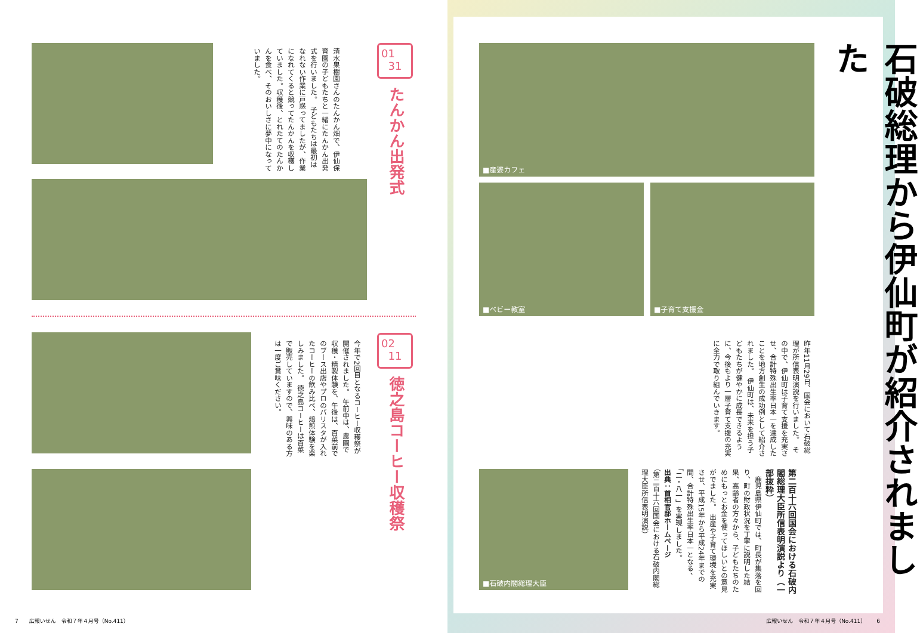01
31
たんかん出発式
清水果樹園さんのたんかん畑で、伊仙保育園の子どもたちと一緒にたんかん出発式を行いました。　子どもたちは最初はなれない作業に戸惑ってましたが、作業になれてくると競ってたんかんを収穫していました。収穫後、とれたてのたんかんを食べ、そのおいしさに夢中になっていました。
02
11
徳之島コーヒー収穫祭
今年で2回目となるコーヒー収穫祭が開催されました。　午前中は、農園で収穫・精製体験を、午後は、百菜前でのブース出店やプロのバリスタが入れたコーヒーの飲み比べ、焙煎体験を楽しみました。　徳之島コーヒーは百菜で販売していますので、興味のある方は一度ご賞味ください。
石破総理から伊仙町が紹介されました
■産婆カフェ
■ベビー教室 ■子育て支援金
昨年11月29日、国会において石破総理が所信表明演説を行いました。　その中で、伊仙町は子育て支援を充実させ、合計特殊出生率日本一を達成したことを地方創生の成功例として紹介されました。　伊仙町は、未来を担う子どもたちが健やかに成長できるように、今後もより一層子育て支援の充実に全力で取り組んでいきます。
第二百十六回国会における石破内閣総理大臣所信表明演説より（一部抜粋）
　鹿児島県伊仙町では、町長が集落を回り、町の財政状況を丁寧に説明した結果、高齢者の方々から、子どもたちのためにもっとお金を使ってほしいとの意見がでました。　出産や子育て環境を充実させ、平成15年から平成24年までの間、合計特殊出生率日本一となる、「二・八一」を実現しました。
出典：首相官邸ホームページ
（第二百十六回国会における石破内閣総理大臣所信表明演説）
■石破内閣総理大臣
7　　広報いせん　令和７年４月号（No.411）
広報いせん　令和７年４月号（No.411）　　6